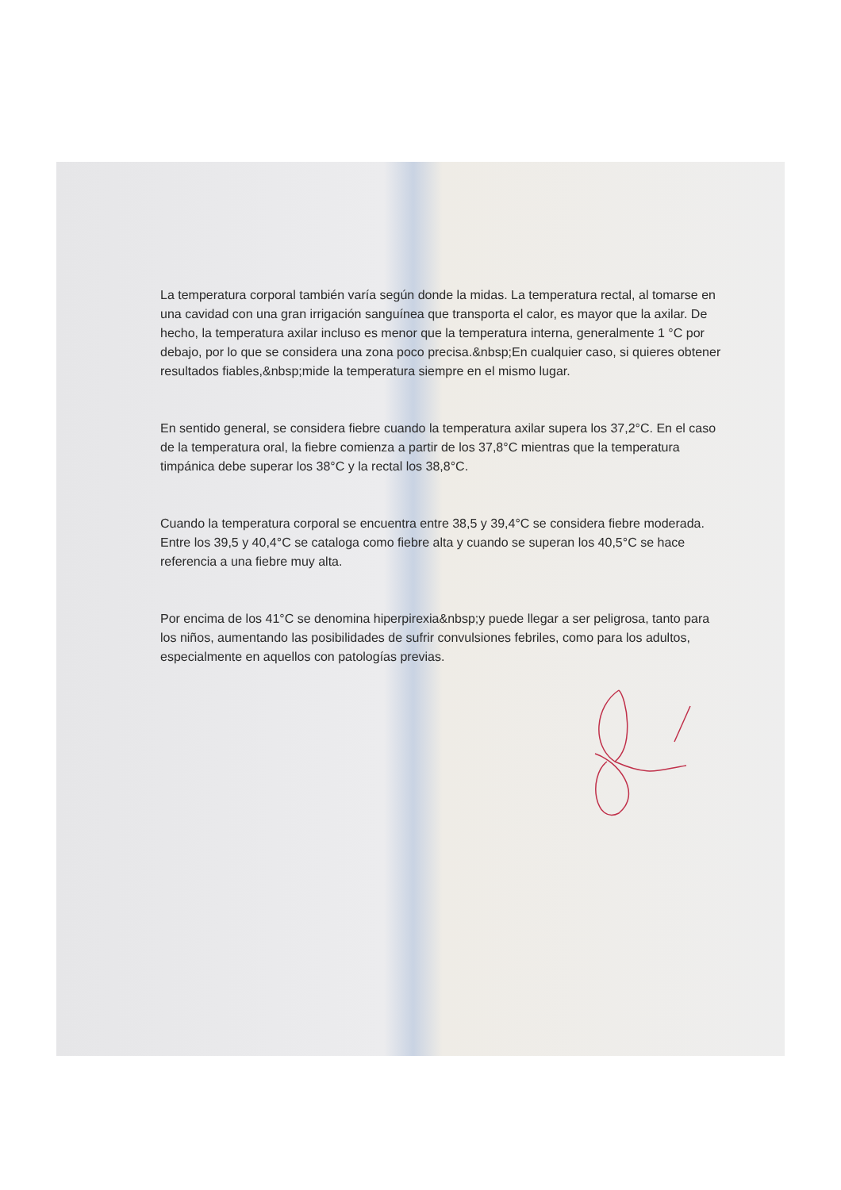La temperatura corporal también varía según donde la midas. La temperatura rectal, al tomarse en una cavidad con una gran irrigación sanguínea que transporta el calor, es mayor que la axilar. De hecho, la temperatura axilar incluso es menor que la temperatura interna, generalmente 1 °C por debajo, por lo que se considera una zona poco precisa.&nbsp;En cualquier caso, si quieres obtener resultados fiables,&nbsp;mide la temperatura siempre en el mismo lugar.
En sentido general, se considera fiebre cuando la temperatura axilar supera los 37,2°C. En el caso de la temperatura oral, la fiebre comienza a partir de los 37,8°C mientras que la temperatura timpánica debe superar los 38°C y la rectal los 38,8°C.
Cuando la temperatura corporal se encuentra entre 38,5 y 39,4°C se considera fiebre moderada. Entre los 39,5 y 40,4°C se cataloga como fiebre alta y cuando se superan los 40,5°C se hace referencia a una fiebre muy alta.
Por encima de los 41°C se denomina hiperpirexia&nbsp;y puede llegar a ser peligrosa, tanto para los niños, aumentando las posibilidades de sufrir convulsiones febriles, como para los adultos, especialmente en aquellos con patologías previas.